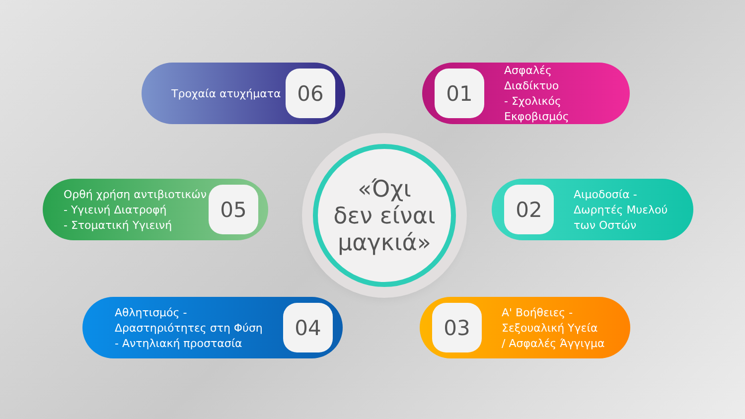Τροχαία ατυχήματα
06
01
Ασφαλές Διαδίκτυο
- Σχολικός Εκφοβισμός
Ορθή χρήση αντιβιοτικών
- Υγιεινή Διατροφή
- Στοματική Υγιεινή
05
02
Αιμοδοσία -
Δωρητές Μυελού
των Οστών
Αθλητισμός -
Δραστηριότητες στη Φύση
- Αντηλιακή προστασία
04
03
Α' Βοήθειες -
Σεξουαλική Υγεία
/ Ασφαλές Άγγιγμα
«Όχι
δεν είναι
μαγκιά»